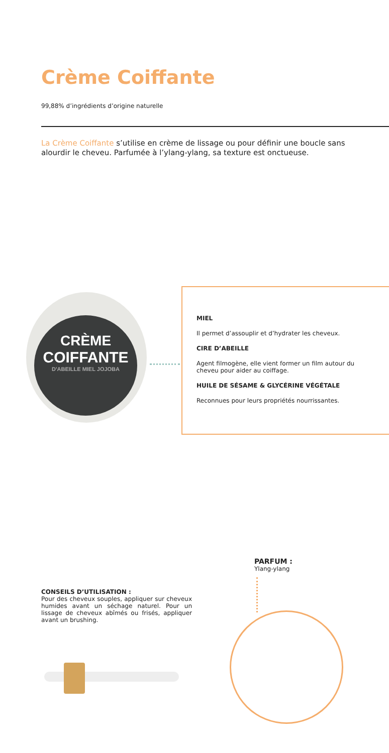Crème Coiffante
99,88% d’ingrédients d’origine naturelle
La Crème Coiffante s’utilise en crème de lissage ou pour définir une boucle sans alourdir le cheveu. Parfumée à l’ylang-ylang, sa texture est onctueuse.
CRÈME
COIFFANTE
D'ABEILLE MIEL JOJOBA
MIEL
Il permet d’assouplir et d’hydrater les cheveux.
CIRE D’ABEILLE
Agent filmogène, elle vient former un film autour du cheveu pour aider au coiffage.
HUILE DE SÉSAME & GLYCÉRINE VÉGÉTALE
Reconnues pour leurs propriétés nourrissantes.
CONSEILS D’UTILISATION :
Pour des cheveux souples, appliquer sur cheveux humides avant un séchage naturel. Pour un lissage de cheveux abîmés ou frisés, appliquer avant un brushing.
PARFUM :
Ylang-ylang